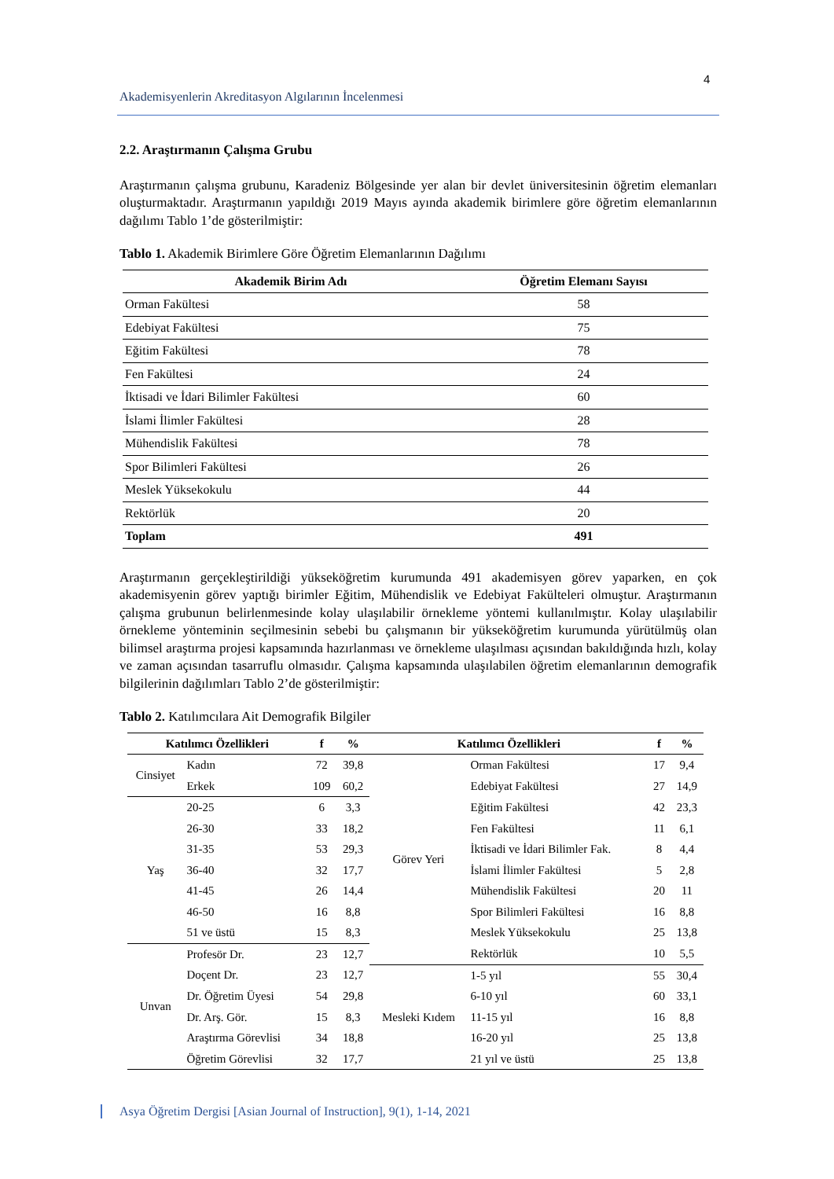4
Akademisyenlerin Akreditasyon Algılarının İncelenmesi
2.2. Araştırmanın Çalışma Grubu
Araştırmanın çalışma grubunu, Karadeniz Bölgesinde yer alan bir devlet üniversitesinin öğretim elemanları oluşturmaktadır. Araştırmanın yapıldığı 2019 Mayıs ayında akademik birimlere göre öğretim elemanlarının dağılımı Tablo 1’de gösterilmiştir:
Tablo 1. Akademik Birimlere Göre Öğretim Elemanlarının Dağılımı
| Akademik Birim Adı | Öğretim Elemanı Sayısı |
| --- | --- |
| Orman Fakültesi | 58 |
| Edebiyat Fakültesi | 75 |
| Eğitim Fakültesi | 78 |
| Fen Fakültesi | 24 |
| İktisadi ve İdari Bilimler Fakültesi | 60 |
| İslami İlimler Fakültesi | 28 |
| Mühendislik Fakültesi | 78 |
| Spor Bilimleri Fakültesi | 26 |
| Meslek Yüksekokulu | 44 |
| Rektörlük | 20 |
| Toplam | 491 |
Araştırmanın gerçekleştirildiği yükseköğretim kurumunda 491 akademisyen görev yaparken, en çok akademisyenin görev yaptığı birimler Eğitim, Mühendislik ve Edebiyat Fakülteleri olmuştur. Araştırmanın çalışma grubunun belirlenmesinde kolay ulaşılabilir örnekleme yöntemi kullanılmıştır. Kolay ulaşılabilir örnekleme yönteminin seçilmesinin sebebi bu çalışmanın bir yükseköğretim kurumunda yürütülmüş olan bilimsel araştırma projesi kapsamında hazırlanması ve örnekleme ulaşılması açısından bakıldığında hızlı, kolay ve zaman açısından tasarruflu olmasıdır. Çalışma kapsamında ulaşılabilen öğretim elemanlarının demografik bilgilerinin dağılımları Tablo 2’de gösterilmiştir:
Tablo 2. Katılımcılara Ait Demografik Bilgiler
| Katılımcı Özellikleri | | f | % | Katılımcı Özellikleri | | f | % |
| --- | --- | --- | --- | --- | --- | --- | --- |
| Cinsiyet | Kadın | 72 | 39,8 | Görev Yeri | Orman Fakültesi | 17 | 9,4 |
| | Erkek | 109 | 60,2 | | Edebiyat Fakültesi | 27 | 14,9 |
| Yaş | 20-25 | 6 | 3,3 | | Eğitim Fakültesi | 42 | 23,3 |
| | 26-30 | 33 | 18,2 | | Fen Fakültesi | 11 | 6,1 |
| | 31-35 | 53 | 29,3 | | İktisadi ve İdari Bilimler Fak. | 8 | 4,4 |
| | 36-40 | 32 | 17,7 | | İslami İlimler Fakültesi | 5 | 2,8 |
| | 41-45 | 26 | 14,4 | | Mühendislik Fakültesi | 20 | 11 |
| | 46-50 | 16 | 8,8 | | Spor Bilimleri Fakültesi | 16 | 8,8 |
| | 51 ve üstü | 15 | 8,3 | | Meslek Yüksekokulu | 25 | 13,8 |
| Unvan | Profesör Dr. | 23 | 12,7 | | Rektörlük | 10 | 5,5 |
| | Doçent Dr. | 23 | 12,7 | Mesleki Kıdem | 1-5 yıl | 55 | 30,4 |
| | Dr. Öğretim Üyesi | 54 | 29,8 | | 6-10 yıl | 60 | 33,1 |
| | Dr. Arş. Gör. | 15 | 8,3 | | 11-15 yıl | 16 | 8,8 |
| | Araştırma Görevlisi | 34 | 18,8 | | 16-20 yıl | 25 | 13,8 |
| | Öğretim Görevlisi | 32 | 17,7 | | 21 yıl ve üstü | 25 | 13,8 |
Asya Öğretim Dergisi [Asian Journal of Instruction], 9(1), 1-14, 2021